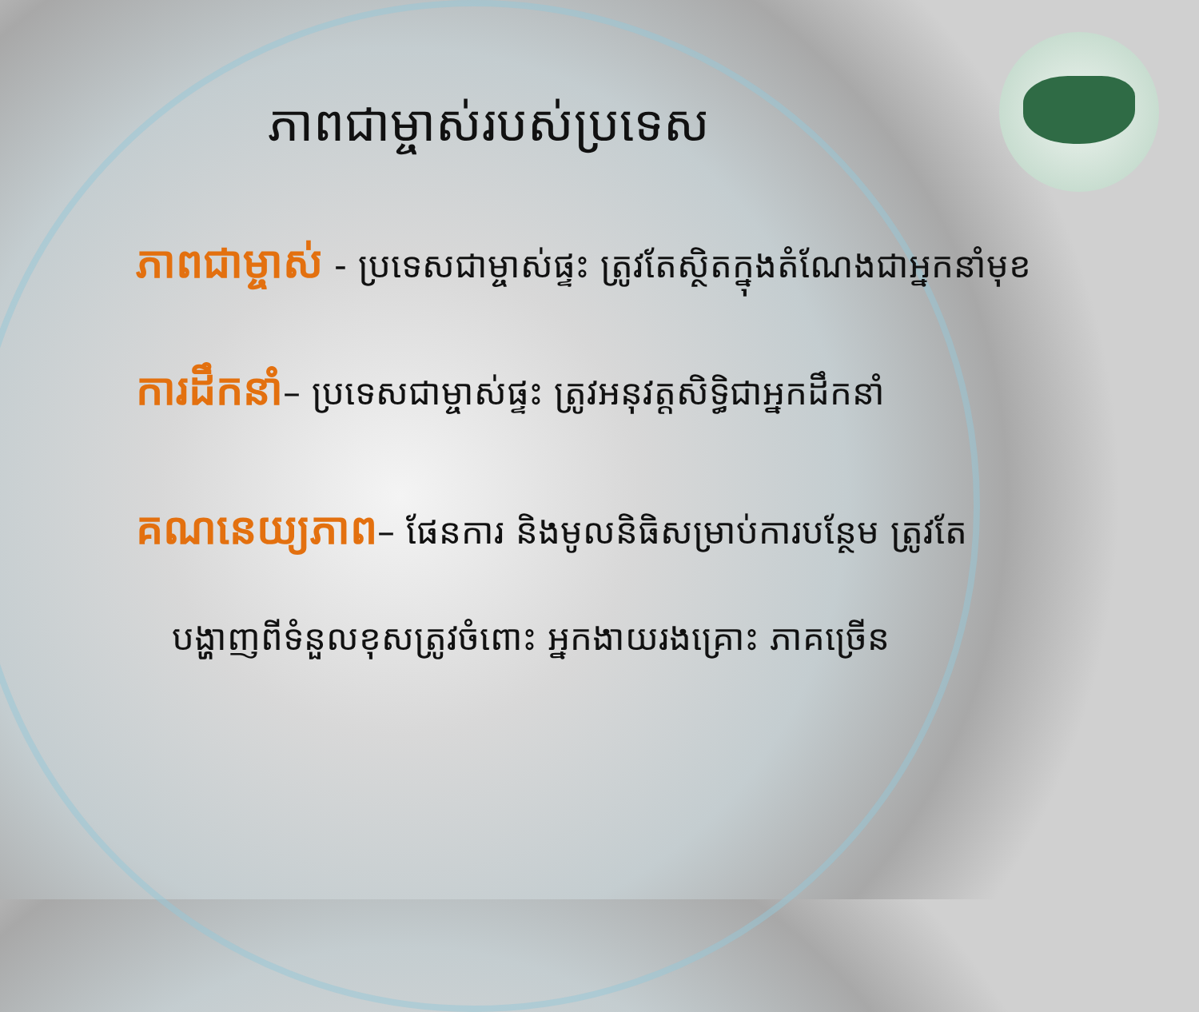ភាពជាម្ចាស់របស់ប្រទេស
ភាពជាម្ចាស់ - ប្រទេសជាម្ចាស់ផ្ទះ ត្រូវតែស្ថិតក្នុងតំណែងជាអ្នកនាំមុខ
ការដឹកនាំ– ប្រទេសជាម្ចាស់ផ្ទះ ត្រូវអនុវត្តសិទ្ធិជាអ្នកដឹកនាំ
គណនេយ្យភាព– ផែនការ និងមូលនិធិសម្រាប់ការបន្ថែម ត្រូវតែ
បង្ហាញពីទំនួលខុសត្រូវចំពោះ អ្នកងាយរងគ្រោះ ភាគច្រើន